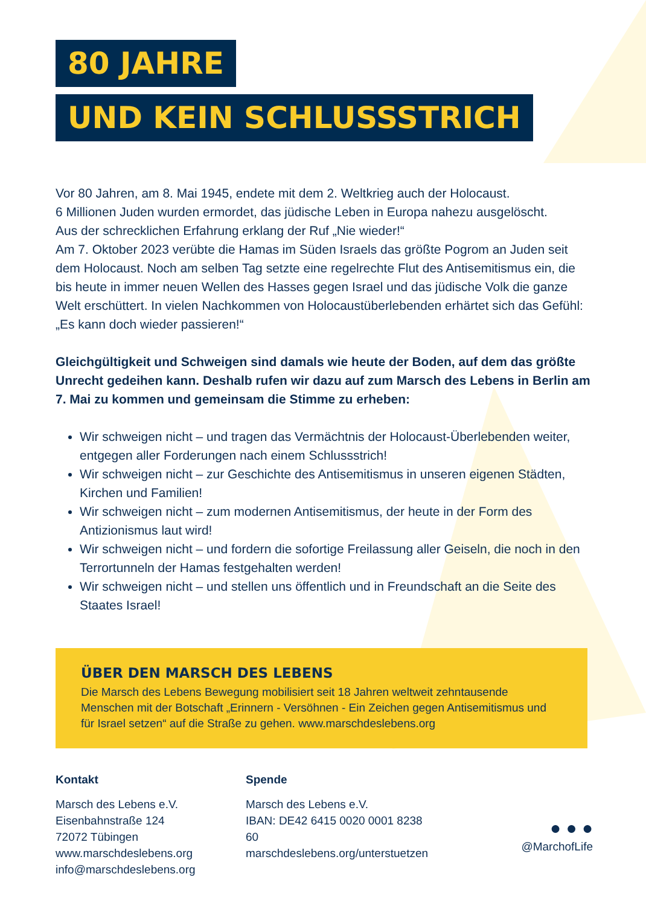80 JAHRE
UND KEIN SCHLUSSSTRICH
Vor 80 Jahren, am 8. Mai 1945, endete mit dem 2. Weltkrieg auch der Holocaust.
6 Millionen Juden wurden ermordet, das jüdische Leben in Europa nahezu ausgelöscht.
Aus der schrecklichen Erfahrung erklang der Ruf „Nie wieder!“
Am 7. Oktober 2023 verübte die Hamas im Süden Israels das größte Pogrom an Juden seit dem Holocaust. Noch am selben Tag setzte eine regelrechte Flut des Antisemitismus ein, die bis heute in immer neuen Wellen des Hasses gegen Israel und das jüdische Volk die ganze Welt erschüttert. In vielen Nachkommen von Holocaustüberlebenden erhärtet sich das Gefühl: „Es kann doch wieder passieren!“
Gleichgültigkeit und Schweigen sind damals wie heute der Boden, auf dem das größte Unrecht gedeihen kann. Deshalb rufen wir dazu auf zum Marsch des Lebens in Berlin am 7. Mai zu kommen und gemeinsam die Stimme zu erheben:
Wir schweigen nicht – und tragen das Vermächtnis der Holocaust-Überlebenden weiter, entgegen aller Forderungen nach einem Schlussstrich!
Wir schweigen nicht – zur Geschichte des Antisemitismus in unseren eigenen Städten, Kirchen und Familien!
Wir schweigen nicht – zum modernen Antisemitismus, der heute in der Form des Antizionismus laut wird!
Wir schweigen nicht – und fordern die sofortige Freilassung aller Geiseln, die noch in den Terrortunneln der Hamas festgehalten werden!
Wir schweigen nicht – und stellen uns öffentlich und in Freundschaft an die Seite des Staates Israel!
ÜBER DEN MARSCH DES LEBENS
Die Marsch des Lebens Bewegung mobilisiert seit 18 Jahren weltweit zehntausende Menschen mit der Botschaft „Erinnern - Versöhnen - Ein Zeichen gegen Antisemitismus und für Israel setzen“ auf die Straße zu gehen. www.marschdeslebens.org
Kontakt
Marsch des Lebens e.V.
Eisenbahnstraße 124
72072 Tübingen
www.marschdeslebens.org
info@marschdeslebens.org
Spende
Marsch des Lebens e.V.
IBAN: DE42 6415 0020 0001 8238 60
marschdeslebens.org/unterstuetzen
● ● ●
@MarchofLife